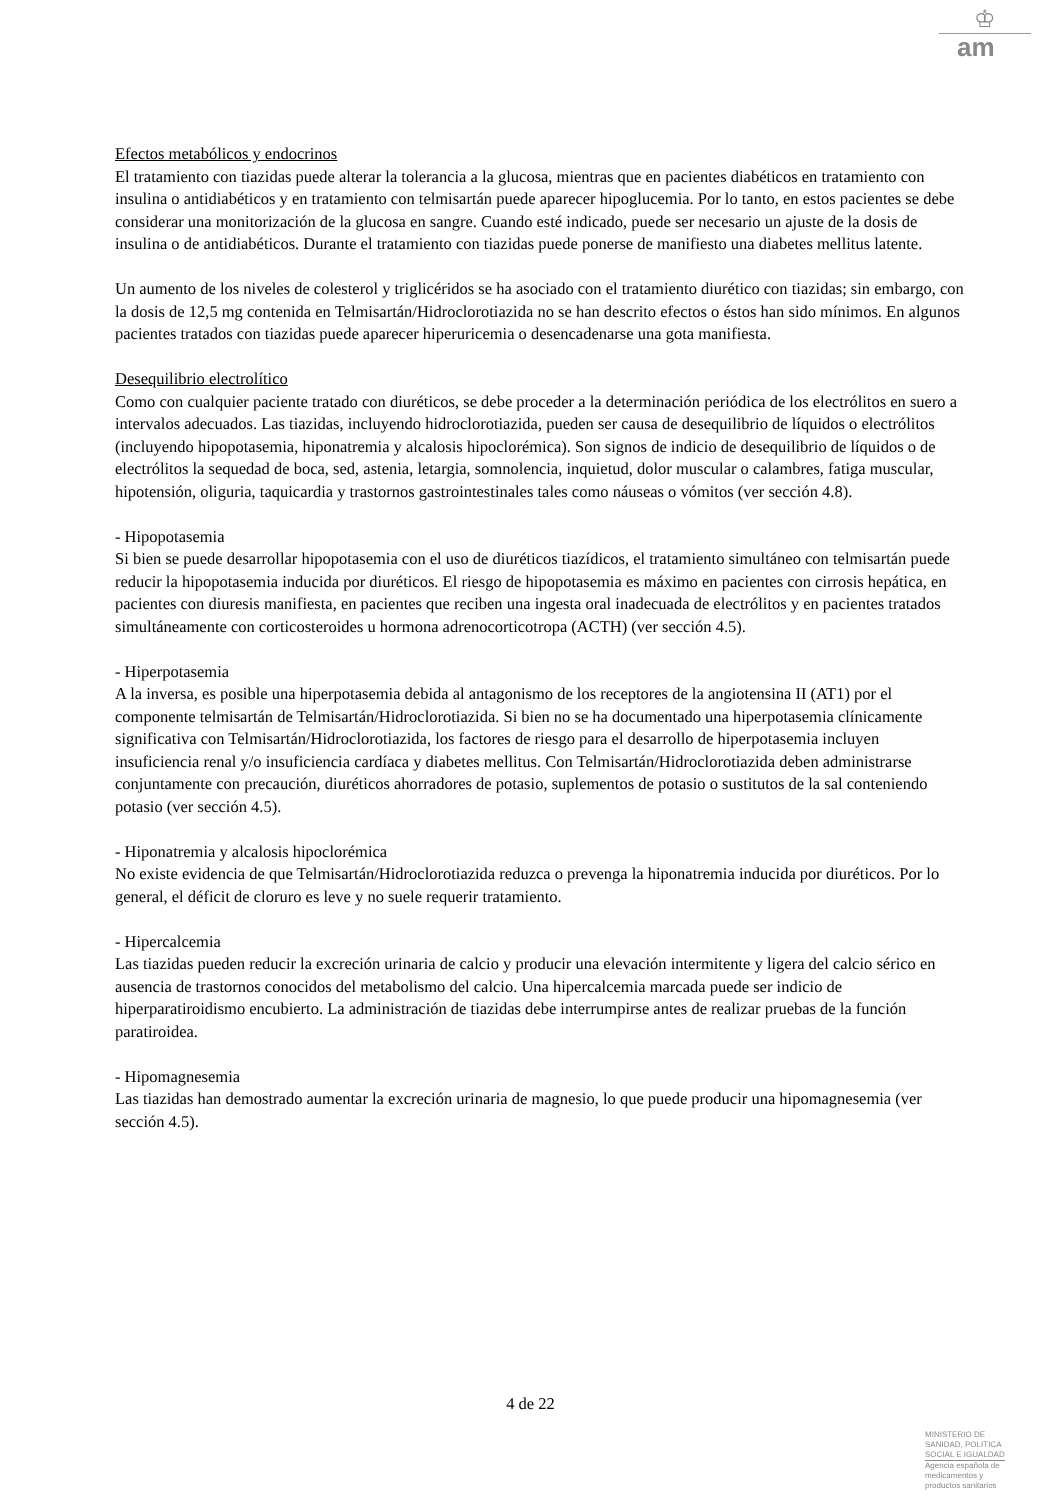♔
am
Efectos metabólicos y endocrinos
El tratamiento con tiazidas puede alterar la tolerancia a la glucosa, mientras que en pacientes diabéticos en tratamiento con insulina o antidiabéticos y en tratamiento con telmisartán puede aparecer hipoglucemia. Por lo tanto, en estos pacientes se debe considerar una monitorización de la glucosa en sangre. Cuando esté indicado, puede ser necesario un ajuste de la dosis de insulina o de antidiabéticos. Durante el tratamiento con tiazidas puede ponerse de manifiesto una diabetes mellitus latente.
Un aumento de los niveles de colesterol y triglicéridos se ha asociado con el tratamiento diurético con tiazidas; sin embargo, con la dosis de 12,5 mg contenida en Telmisartán/Hidroclorotiazida no se han descrito efectos o éstos han sido mínimos. En algunos pacientes tratados con tiazidas puede aparecer hiperuricemia o desencadenarse una gota manifiesta.
Desequilibrio electrolítico
Como con cualquier paciente tratado con diuréticos, se debe proceder a la determinación periódica de los electrólitos en suero a intervalos adecuados. Las tiazidas, incluyendo hidroclorotiazida, pueden ser causa de desequilibrio de líquidos o electrólitos (incluyendo hipopotasemia, hiponatremia y alcalosis hipoclorémica). Son signos de indicio de desequilibrio de líquidos o de electrólitos la sequedad de boca, sed, astenia, letargia, somnolencia, inquietud, dolor muscular o calambres, fatiga muscular, hipotensión, oliguria, taquicardia y trastornos gastrointestinales tales como náuseas o vómitos (ver sección 4.8).
- Hipopotasemia
Si bien se puede desarrollar hipopotasemia con el uso de diuréticos tiazídicos, el tratamiento simultáneo con telmisartán puede reducir la hipopotasemia inducida por diuréticos. El riesgo de hipopotasemia es máximo en pacientes con cirrosis hepática, en pacientes con diuresis manifiesta, en pacientes que reciben una ingesta oral inadecuada de electrólitos y en pacientes tratados simultáneamente con corticosteroides u hormona adrenocorticotropa (ACTH) (ver sección 4.5).
- Hiperpotasemia
A la inversa, es posible una hiperpotasemia debida al antagonismo de los receptores de la angiotensina II (AT1) por el componente telmisartán de Telmisartán/Hidroclorotiazida. Si bien no se ha documentado una hiperpotasemia clínicamente significativa con Telmisartán/Hidroclorotiazida, los factores de riesgo para el desarrollo de hiperpotasemia incluyen insuficiencia renal y/o insuficiencia cardíaca y diabetes mellitus. Con Telmisartán/Hidroclorotiazida deben administrarse conjuntamente con precaución, diuréticos ahorradores de potasio, suplementos de potasio o sustitutos de la sal conteniendo potasio (ver sección 4.5).
- Hiponatremia y alcalosis hipoclorémica
No existe evidencia de que Telmisartán/Hidroclorotiazida reduzca o prevenga la hiponatremia inducida por diuréticos. Por lo general, el déficit de cloruro es leve y no suele requerir tratamiento.
- Hipercalcemia
Las tiazidas pueden reducir la excreción urinaria de calcio y producir una elevación intermitente y ligera del calcio sérico en ausencia de trastornos conocidos del metabolismo del calcio. Una hipercalcemia marcada puede ser indicio de hiperparatiroidismo encubierto. La administración de tiazidas debe interrumpirse antes de realizar pruebas de la función paratiroidea.
- Hipomagnesemia
Las tiazidas han demostrado aumentar la excreción urinaria de magnesio, lo que puede producir una hipomagnesemia (ver sección 4.5).
4 de 22
MINISTERIO DE
SANIDAD, POLITICA
SOCIAL E IGUALDAD
Agencia española de
medicamentos y
productos sanitarios